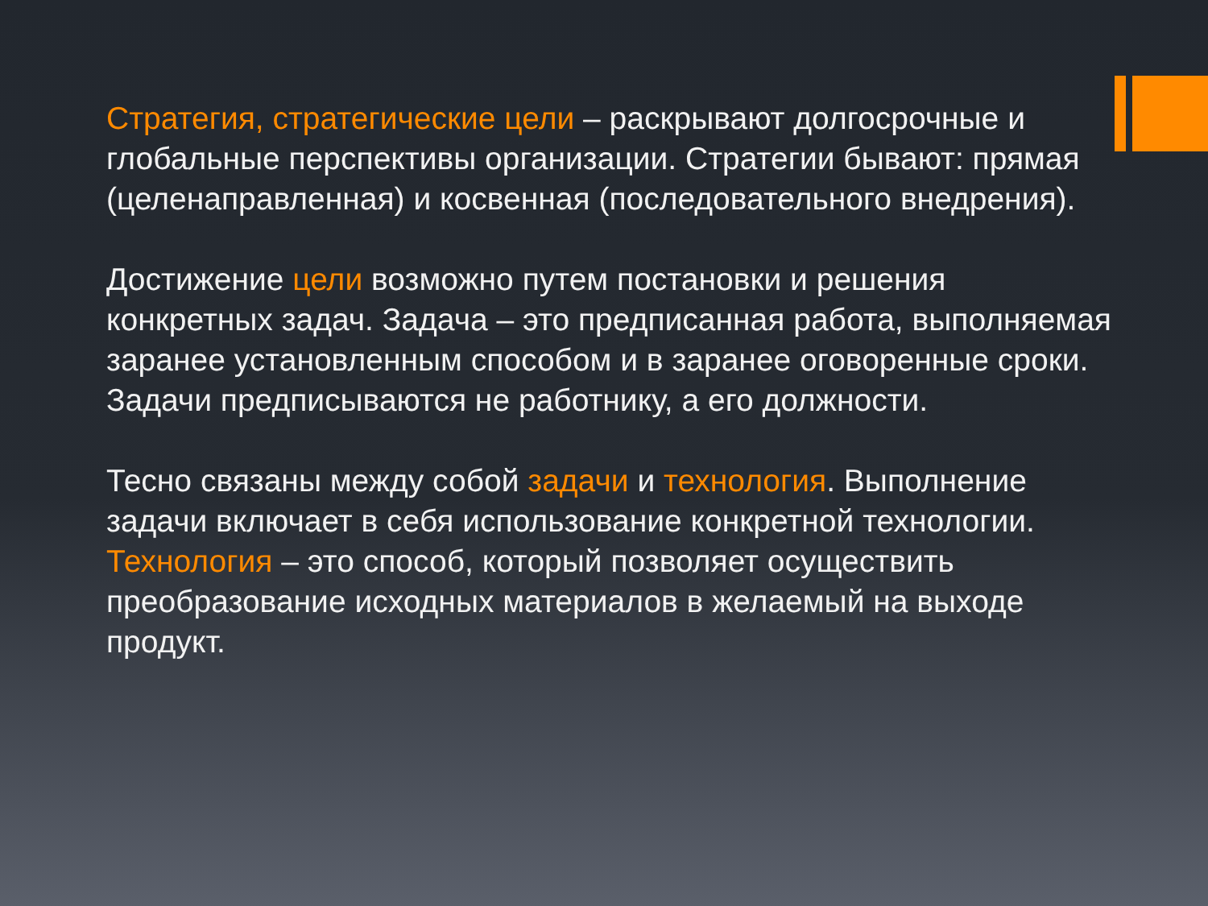Стратегия, стратегические цели – раскрывают долгосрочные и глобальные перспективы организации. Стратегии бывают: прямая (целенаправленная) и косвенная (последовательного внедрения).
Достижение цели возможно путем постановки и решения конкретных задач. Задача – это предписанная работа, выполняемая заранее установленным способом и в заранее оговоренные сроки. Задачи предписываются не работнику, а его должности.
Тесно связаны между собой задачи и технология. Выполнение задачи включает в себя использование конкретной технологии. Технология – это способ, который позволяет осуществить преобразование исходных материалов в желаемый на выходе продукт.